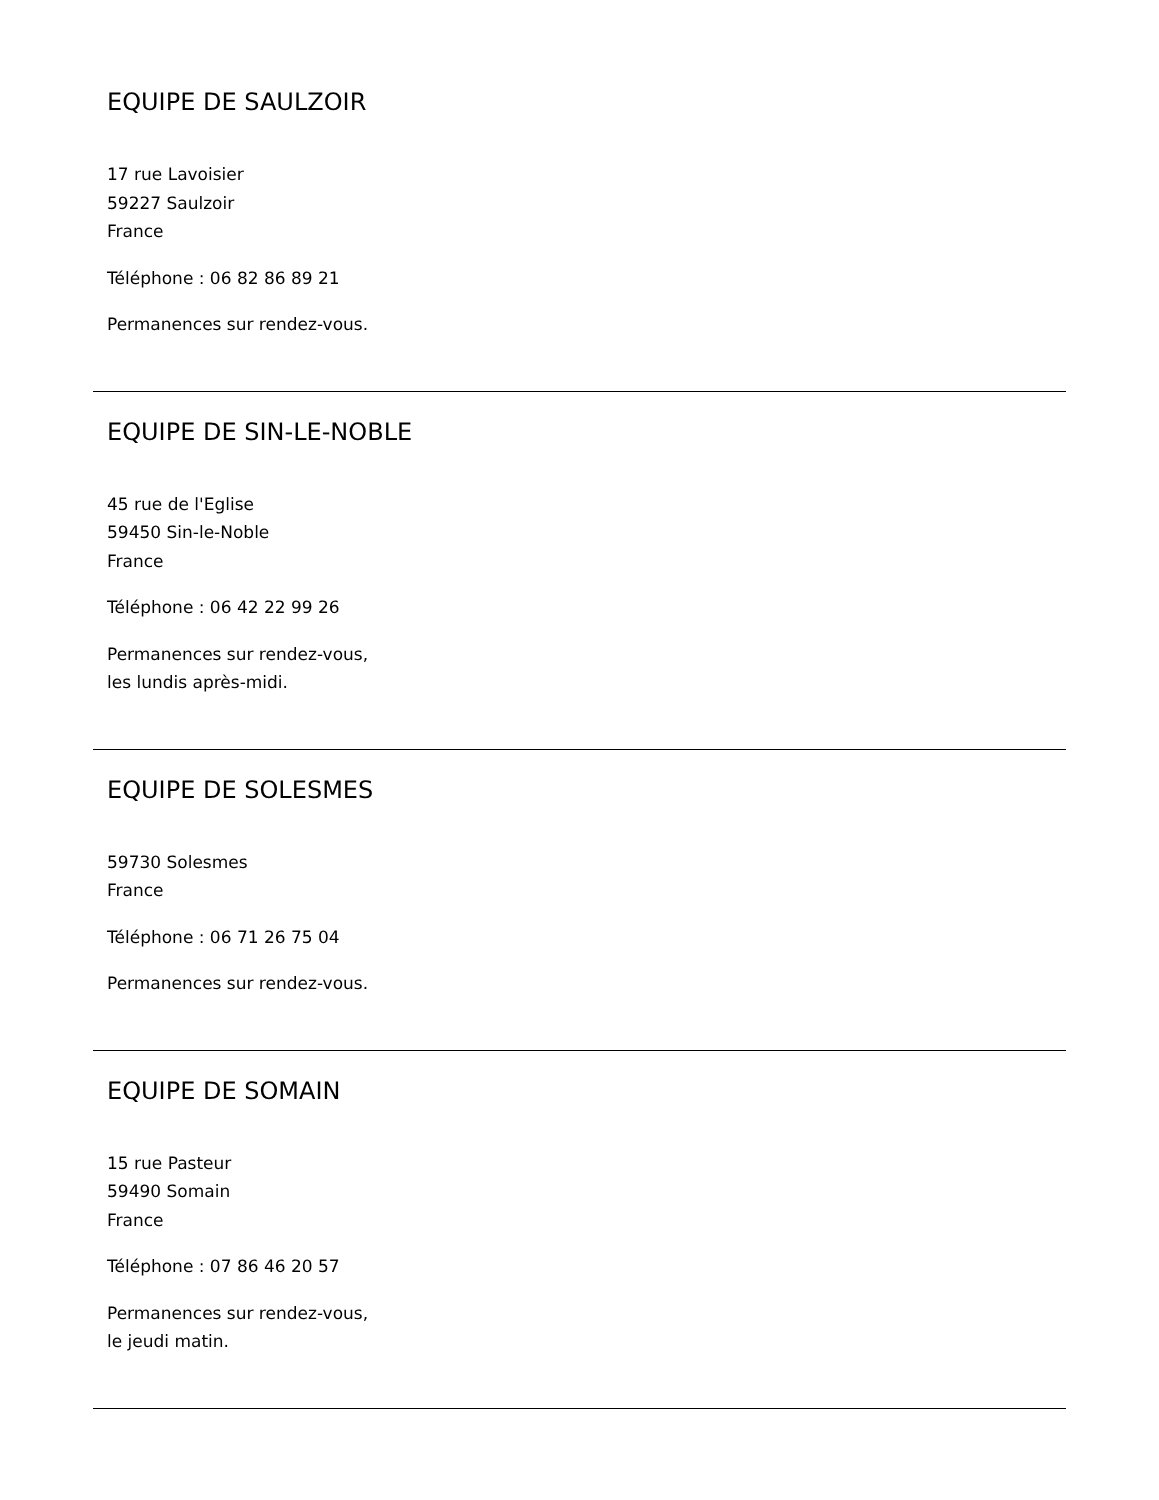EQUIPE DE SAULZOIR
17 rue Lavoisier
59227 Saulzoir
France
Téléphone : 06 82 86 89 21
Permanences sur rendez-vous.
EQUIPE DE SIN-LE-NOBLE
45 rue de l'Eglise
59450 Sin-le-Noble
France
Téléphone : 06 42 22 99 26
Permanences sur rendez-vous,
les lundis après-midi.
EQUIPE DE SOLESMES
59730 Solesmes
France
Téléphone : 06 71 26 75 04
Permanences sur rendez-vous.
EQUIPE DE SOMAIN
15 rue Pasteur
59490 Somain
France
Téléphone : 07 86 46 20 57
Permanences sur rendez-vous,
le jeudi matin.